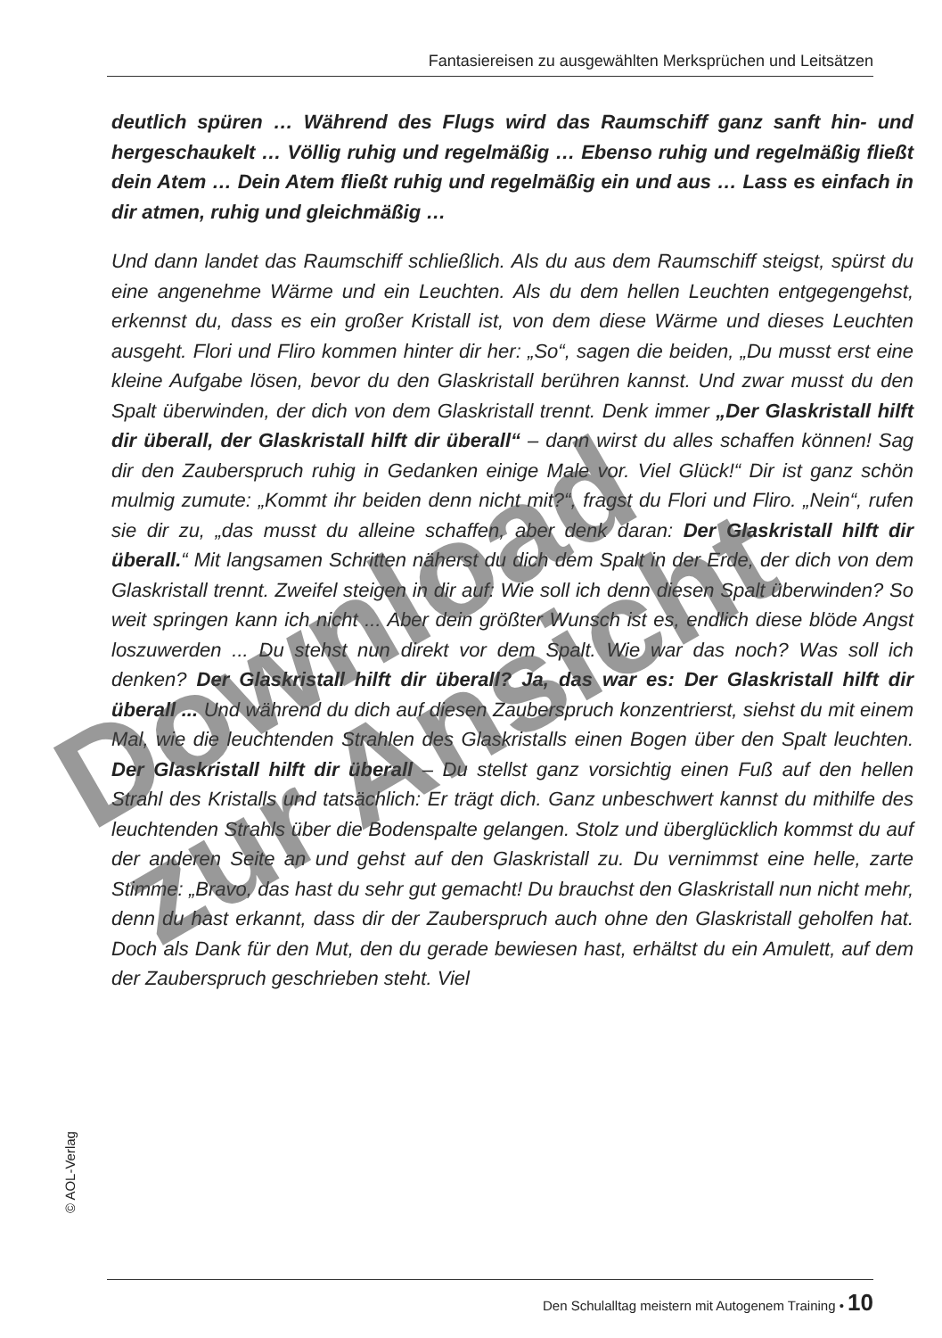Fantasiereisen zu ausgewählten Merksprüchen und Leitsätzen
deutlich spüren … Während des Flugs wird das Raumschiff ganz sanft hin- und hergeschaukelt … Völlig ruhig und regelmäßig … Ebenso ruhig und regelmäßig fließt dein Atem … Dein Atem fließt ruhig und regelmäßig ein und aus … Lass es einfach in dir atmen, ruhig und gleichmäßig …
Und dann landet das Raumschiff schließlich. Als du aus dem Raumschiff steigst, spürst du eine angenehme Wärme und ein Leuchten. Als du dem hellen Leuchten entgegengehst, erkennst du, dass es ein großer Kristall ist, von dem diese Wärme und dieses Leuchten ausgeht. Flori und Fliro kommen hinter dir her: „So“, sagen die beiden, „Du musst erst eine kleine Aufgabe lösen, bevor du den Glaskristall berühren kannst. Und zwar musst du den Spalt überwinden, der dich von dem Glaskristall trennt. Denk immer „Der Glaskristall hilft dir überall, der Glaskristall hilft dir überall“ – dann wirst du alles schaffen können! Sag dir den Zauberspruch ruhig in Gedanken einige Male vor. Viel Glück!“ Dir ist ganz schön mulmig zumute: „Kommt ihr beiden denn nicht mit?“, fragst du Flori und Fliro. „Nein“, rufen sie dir zu, „das musst du alleine schaffen, aber denk daran: Der Glaskristall hilft dir überall.“ Mit langsamen Schritten näherst du dich dem Spalt in der Erde, der dich von dem Glaskristall trennt. Zweifel steigen in dir auf: Wie soll ich denn diesen Spalt überwinden? So weit springen kann ich nicht ... Aber dein größter Wunsch ist es, endlich diese blöde Angst loszuwerden ... Du stehst nun direkt vor dem Spalt. Wie war das noch? Was soll ich denken? Der Glaskristall hilft dir überall? Ja, das war es: Der Glaskristall hilft dir überall ... Und während du dich auf diesen Zauberspruch konzentrierst, siehst du mit einem Mal, wie die leuchtenden Strahlen des Glaskristalls einen Bogen über den Spalt leuchten. Der Glaskristall hilft dir überall – Du stellst ganz vorsichtig einen Fuß auf den hellen Strahl des Kristalls und tatsächlich: Er trägt dich. Ganz unbeschwert kannst du mithilfe des leuchtenden Strahls über die Bodenspalte gelangen. Stolz und überglücklich kommst du auf der anderen Seite an und gehst auf den Glaskristall zu. Du vernimmst eine helle, zarte Stimme: „Bravo, das hast du sehr gut gemacht! Du brauchst den Glaskristall nun nicht mehr, denn du hast erkannt, dass dir der Zauberspruch auch ohne den Glaskristall geholfen hat. Doch als Dank für den Mut, den du gerade bewiesen hast, erhältst du ein Amulett, auf dem der Zauberspruch geschrieben steht. Viel
Download
zur Ansicht
© AOL-Verlag
Den Schulalltag meistern mit Autogenem Training • 10